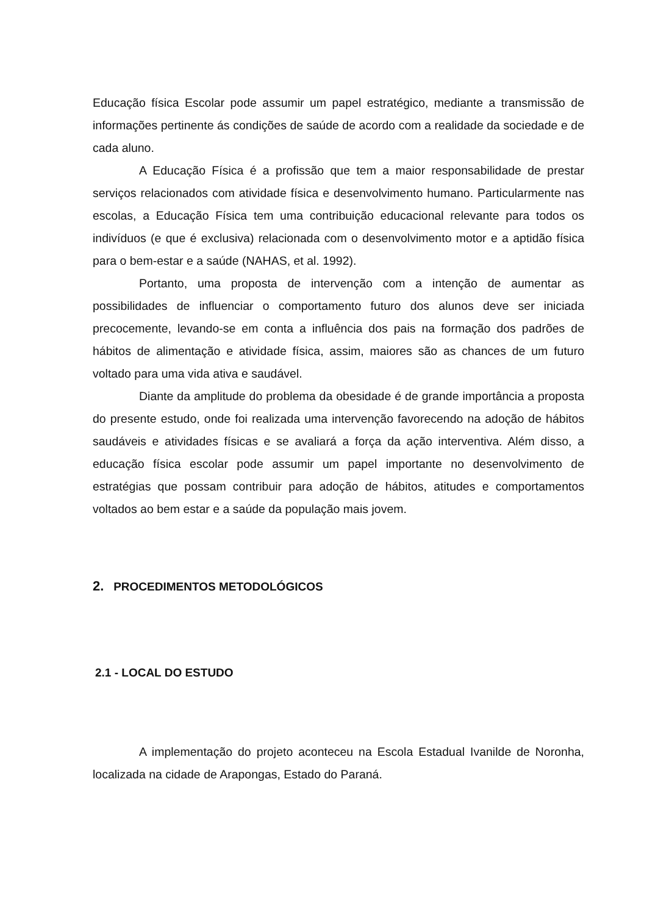Educação física Escolar pode assumir um papel estratégico, mediante a transmissão de informações pertinente ás condições de saúde de acordo com a realidade da sociedade e de cada aluno.
A Educação Física é a profissão que tem a maior responsabilidade de prestar serviços relacionados com atividade física e desenvolvimento humano. Particularmente nas escolas, a Educação Física tem uma contribuição educacional relevante para todos os indivíduos (e que é exclusiva) relacionada com o desenvolvimento motor e a aptidão física para o bem-estar e a saúde (NAHAS, et al. 1992).
Portanto, uma proposta de intervenção com a intenção de aumentar as possibilidades de influenciar o comportamento futuro dos alunos deve ser iniciada precocemente, levando-se em conta a influência dos pais na formação dos padrões de hábitos de alimentação e atividade física, assim, maiores são as chances de um futuro voltado para uma vida ativa e saudável.
Diante da amplitude do problema da obesidade é de grande importância a proposta do presente estudo, onde foi realizada uma intervenção favorecendo na adoção de hábitos saudáveis e atividades físicas e se avaliará a força da ação interventiva. Além disso, a educação física escolar pode assumir um papel importante no desenvolvimento de estratégias que possam contribuir para adoção de hábitos, atitudes e comportamentos voltados ao bem estar e a saúde da população mais jovem.
2. PROCEDIMENTOS METODOLÓGICOS
2.1 - LOCAL DO ESTUDO
A implementação do projeto aconteceu na Escola Estadual Ivanilde de Noronha, localizada na cidade de Arapongas, Estado do Paraná.